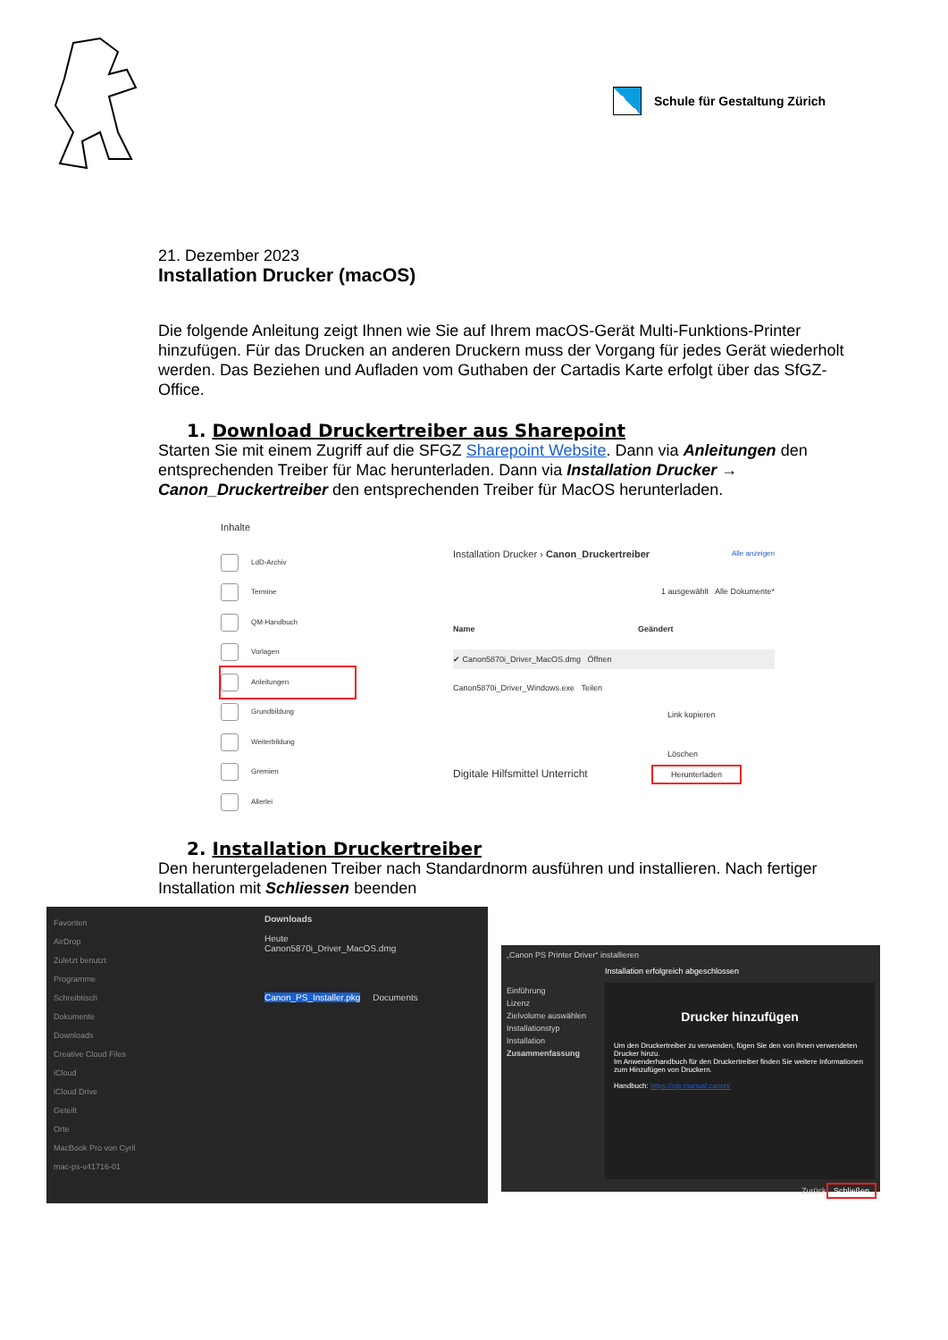Schule für Gestaltung Zürich
21. Dezember 2023
Installation Drucker (macOS)
Die folgende Anleitung zeigt Ihnen wie Sie auf Ihrem macOS-Gerät Multi-Funktions-Printer hinzufügen. Für das Drucken an anderen Druckern muss der Vorgang für jedes Gerät wiederholt werden. Das Beziehen und Aufladen vom Guthaben der Cartadis Karte erfolgt über das SfGZ-Office.
1. Download Druckertreiber aus Sharepoint
Starten Sie mit einem Zugriff auf die SFGZ Sharepoint Website. Dann via Anleitungen den entsprechenden Treiber für Mac herunterladen. Dann via Installation Drucker → Canon_Druckertreiber den entsprechenden Treiber für MacOS herunterladen.
Inhalte
LdD-Archiv
Termine
QM-Handbuch
Vorlagen
Anleitungen
Grundbildung
Weiterbildung
Gremien
Allerlei
Installation Drucker › Canon_Druckertreiber Alle anzeigen
1 ausgewählt Alle Dokumente*
Name Geändert
✔ Canon5870i_Driver_MacOS.dmg Öffnen
Canon5870i_Driver_Windows.exe Teilen
Link kopieren
Löschen
Digitale Hilfsmittel Unterricht Herunterladen
2. Installation Druckertreiber
Den heruntergeladenen Treiber nach Standardnorm ausführen und installieren. Nach fertiger Installation mit Schliessen beenden
Favoriten
AirDrop
Zuletzt benutzt
Programme
Schreibtisch
Dokumente
Downloads
Creative Cloud Files
iCloud
iCloud Drive
Geteilt
Orte
MacBook Pro von Cyril
mac-ps-v41716-01
Downloads
Heute
Canon5870i_Driver_MacOS.dmg
Canon_PS_Installer.pkg Documents
„Canon PS Printer Driver“ installieren
Installation erfolgreich abgeschlossen
Einführung
Lizenz
Zielvolume auswählen
Installationstyp
Installation
Zusammenfassung
Drucker hinzufügen
Um den Druckertreiber zu verwenden, fügen Sie den von Ihnen verwendeten Drucker hinzu.
Im Anwenderhandbuch für den Druckertreiber finden Sie weitere Informationen zum Hinzufügen von Druckern.
Handbuch: https://oip.manual.canon/
Zurück Schließen